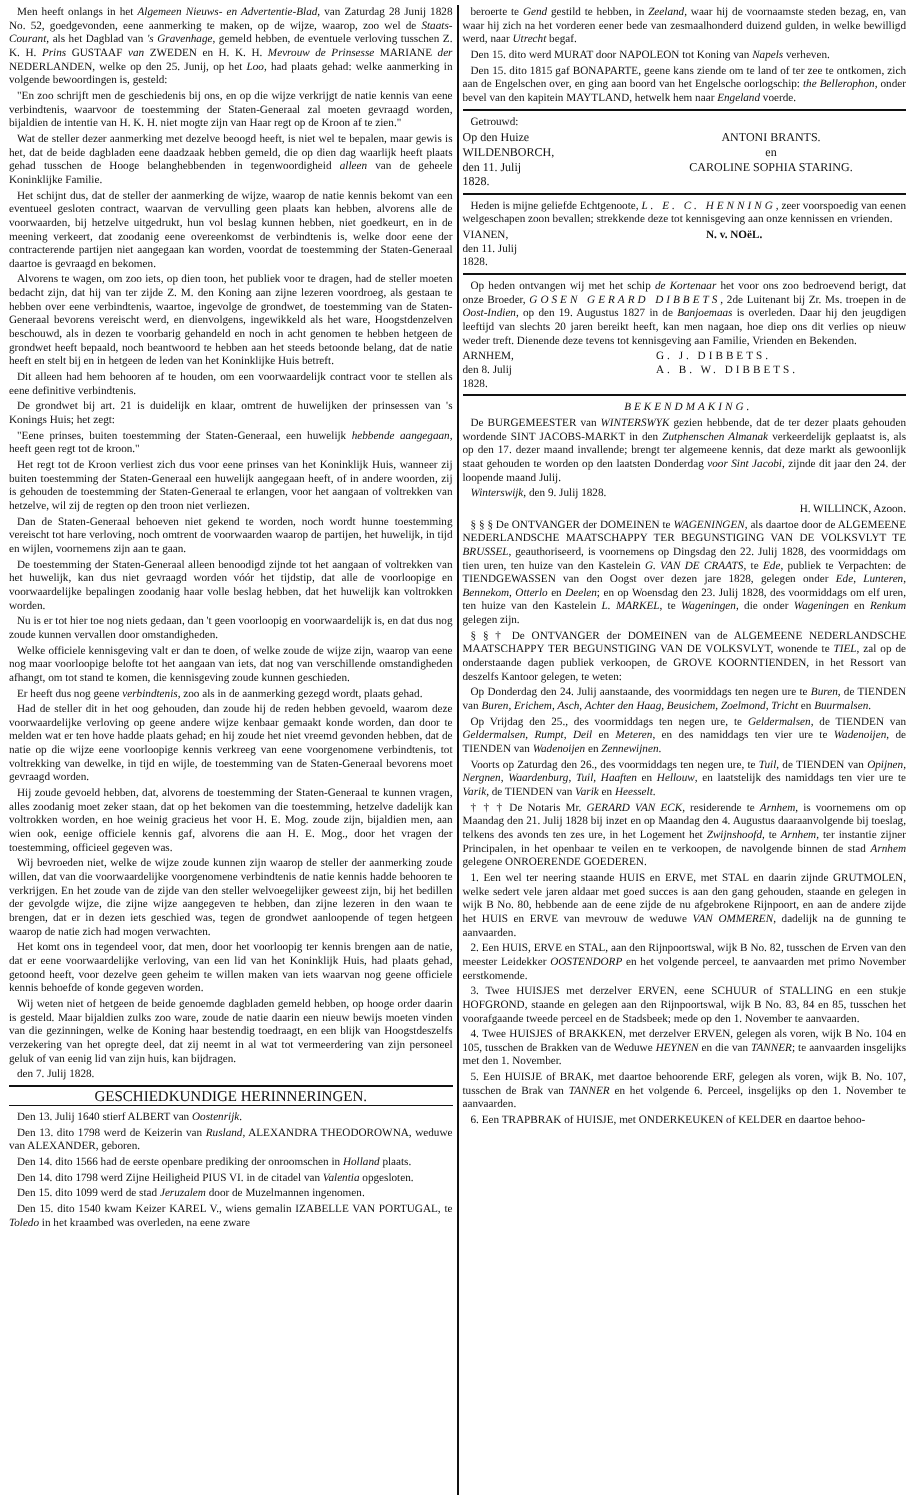Men heeft onlangs in het Algemeen Nieuws- en Advertentie-Blad, van Zaturdag 28 Junij 1828 No. 52, goedgevonden, eene aanmerking te maken, op de wijze, waarop, zoo wel de Staats-Courant, als het Dagblad van 's Gravenhage, gemeld hebben, de eventuele verloving tusschen Z. K. H. Prins GUSTAAF van ZWEDEN en H. K. H. Mevrouw de Prinsesse MARIANE der NEDERLANDEN, welke op den 25. Junij, op het Loo, had plaats gehad: welke aanmerking in volgende bewoordingen is, gesteld:
"En zoo schrijft men de geschiedenis bij ons, en op die wijze verkrijgt de natie kennis van eene verbindtenis, waarvoor de toestemming der Staten-Generaal zal moeten gevraagd worden, bijaldien de intentie van H. K. H. niet mogte zijn van Haar regt op de Kroon af te zien."
Wat de steller dezer aanmerking met dezelve beoogd heeft, is niet wel te bepalen, maar gewis is het, dat de beide dagbladen eene daadzaak hebben gemeld, die op dien dag waarlijk heeft plaats gehad tusschen de Hooge belanghebbenden in tegenwoordigheid alleen van de geheele Koninklijke Familie.
Het schijnt dus, dat de steller der aanmerking de wijze, waarop de natie kennis bekomt van een eventueel gesloten contract, waarvan de vervulling geen plaats kan hebben, alvorens alle de voorwaarden, bij hetzelve uitgedrukt, hun vol beslag kunnen hebben, niet goedkeurt, en in de meening verkeert, dat zoodanig eene overeenkomst de verbindtenis is, welke door eene der contracterende partijen niet aangegaan kan worden, voordat de toestemming der Staten-Generaal daartoe is gevraagd en bekomen.
Alvorens te wagen, om zoo iets, op dien toon, het publiek voor te dragen, had de steller moeten bedacht zijn, dat hij van ter zijde Z. M. den Koning aan zijne lezeren voordroeg, als gestaan te hebben over eene verbindtenis, waartoe, ingevolge de grondwet, de toestemming van de Staten-Generaal bevorens vereischt werd, en dienvolgens, ingewikkeld als het ware, Hoogstdenzelven beschouwd, als in dezen te voorbarig gehandeld en noch in acht genomen te hebben hetgeen de grondwet heeft bepaald, noch beantwoord te hebben aan het steeds betoonde belang, dat de natie heeft en stelt bij en in hetgeen de leden van het Koninklijke Huis betreft.
Dit alleen had hem behooren af te houden, om een voorwaardelijk contract voor te stellen als eene definitive verbindtenis.
De grondwet bij art. 21 is duidelijk en klaar, omtrent de huwelijken der prinsessen van 's Konings Huis; het zegt:
"Eene prinses, buiten toestemming der Staten-Generaal, een huwelijk hebbende aangegaan, heeft geen regt tot de kroon."
Het regt tot de Kroon verliest zich dus voor eene prinses van het Koninklijk Huis, wanneer zij buiten toestemming der Staten-Generaal een huwelijk aangegaan heeft, of in andere woorden, zij is gehouden de toestemming der Staten-Generaal te erlangen, voor het aangaan of voltrekken van hetzelve, wil zij de regten op den troon niet verliezen.
Dan de Staten-Generaal behoeven niet gekend te worden, noch wordt hunne toestemming vereischt tot hare verloving, noch omtrent de voorwaarden waarop de partijen, het huwelijk, in tijd en wijlen, voornemens zijn aan te gaan.
De toestemming der Staten-Generaal alleen benoodigd zijnde tot het aangaan of voltrekken van het huwelijk, kan dus niet gevraagd worden vóór het tijdstip, dat alle de voorloopige en voorwaardelijke bepalingen zoodanig haar volle beslag hebben, dat het huwelijk kan voltrokken worden.
Nu is er tot hier toe nog niets gedaan, dan 't geen voorloopig en voorwaardelijk is, en dat dus nog zoude kunnen vervallen door omstandigheden.
Welke officiele kennisgeving valt er dan te doen, of welke zoude de wijze zijn, waarop van eene nog maar voorloopige belofte tot het aangaan van iets, dat nog van verschillende omstandigheden afhangt, om tot stand te komen, die kennisgeving zoude kunnen geschieden.
Er heeft dus nog geene verbindtenis, zoo als in de aanmerking gezegd wordt, plaats gehad.
Had de steller dit in het oog gehouden, dan zoude hij de reden hebben gevoeld, waarom deze voorwaardelijke verloving op geene andere wijze kenbaar gemaakt konde worden, dan door te melden wat er ten hove hadde plaats gehad; en hij zoude het niet vreemd gevonden hebben, dat de natie op die wijze eene voorloopige kennis verkreeg van eene voorgenomene verbindtenis, tot voltrekking van dewelke, in tijd en wijle, de toestemming van de Staten-Generaal bevorens moet gevraagd worden.
Hij zoude gevoeld hebben, dat, alvorens de toestemming der Staten-Generaal te kunnen vragen, alles zoodanig moet zeker staan, dat op het bekomen van die toestemming, hetzelve dadelijk kan voltrokken worden, en hoe weinig gracieus het voor H. E. Mog. zoude zijn, bijaldien men, aan wien ook, eenige officiele kennis gaf, alvorens die aan H. E. Mog., door het vragen der toestemming, officieel gegeven was.
Wij bevroeden niet, welke de wijze zoude kunnen zijn waarop de steller der aanmerking zoude willen, dat van die voorwaardelijke voorgenomene verbindtenis de natie kennis hadde behooren te verkrijgen. En het zoude van de zijde van den steller welvoegelijker geweest zijn, bij het bedillen der gevolgde wijze, die zijne wijze aangegeven te hebben, dan zijne lezeren in den waan te brengen, dat er in dezen iets geschied was, tegen de grondwet aanloopende of tegen hetgeen waarop de natie zich had mogen verwachten.
Het komt ons in tegendeel voor, dat men, door het voorloopig ter kennis brengen aan de natie, dat er eene voorwaardelijke verloving, van een lid van het Koninklijk Huis, had plaats gehad, getoond heeft, voor dezelve geen geheim te willen maken van iets waarvan nog geene officiele kennis behoefde of konde gegeven worden.
Wij weten niet of hetgeen de beide genoemde dagbladen gemeld hebben, op hooge order daarin is gesteld. Maar bijaldien zulks zoo ware, zoude de natie daarin een nieuw bewijs moeten vinden van die gezinningen, welke de Koning haar bestendig toedraagt, en een blijk van Hoogstdeszelfs verzekering van het opregte deel, dat zij neemt in al wat tot vermeerdering van zijn personeel geluk of van eenig lid van zijn huis, kan bijdragen.
den 7. Julij 1828.
GESCHIEDKUNDIGE HERINNERINGEN.
Den 13. Julij 1640 stierf ALBERT van Oostenrijk.
Den 13. dito 1798 werd de Keizerin van Rusland, ALEXANDRA THEODOROWNA, weduwe van ALEXANDER, geboren.
Den 14. dito 1566 had de eerste openbare prediking der onroomschen in Holland plaats.
Den 14. dito 1798 werd Zijne Heiligheid PIUS VI. in de citadel van Valentia opgesloten.
Den 15. dito 1099 werd de stad Jeruzalem door de Muzelmannen ingenomen.
Den 15. dito 1540 kwam Keizer KAREL V., wiens gemalin IZABELLE VAN PORTUGAL, te Toledo in het kraambed was overleden, na eene zware
beroerte te Gend gestild te hebben, in Zeeland, waar hij de voornaamste steden bezag, en, van waar hij zich na het vorderen eener bede van zesmaalhonderd duizend gulden, in welke bewilligd werd, naar Utrecht begaf.
Den 15. dito werd MURAT door NAPOLEON tot Koning van Napels verheven.
Den 15. dito 1815 gaf BONAPARTE, geene kans ziende om te land of ter zee te ontkomen, zich aan de Engelschen over, en ging aan boord van het Engelsche oorlogschip: the Bellerophon, onder bevel van den kapitein MAYTLAND, hetwelk hem naar Engeland voerde.
Getrouwd:
Op den Huize
WILDENBORCH,
den 11. Julij
1828.
ANTONI BRANTS.
en
CAROLINE SOPHIA STARING.
Heden is mijne geliefde Echtgenoote, L. E. C. HENNING, zeer voorspoedig van eenen welgeschapen zoon bevallen; strekkende deze tot kennisgeving aan onze kennissen en vrienden.
VIANEN,
den 11. Julij
1828.
N. v. NOëL.
Op heden ontvangen wij met het schip de Kortenaar het voor ons zoo bedroevend berigt, dat onze Broeder, GOSEN GERARD DIBBETS, 2de Luitenant bij Zr. Ms. troepen in de Oost-Indien, op den 19. Augustus 1827 in de Banjoemaas is overleden. Daar hij den jeugdigen leeftijd van slechts 20 jaren bereikt heeft, kan men nagaan, hoe diep ons dit verlies op nieuw weder treft. Dienende deze tevens tot kennisgeving aan Familie, Vrienden en Bekenden.
ARNHEM,
den 8. Julij
1828.
G. J. DIBBETS.
A. B. W. DIBBETS.
BEKENDMAKING.
De BURGEMEESTER van WINTERSWYK gezien hebbende, dat de ter dezer plaats gehouden wordende SINT JACOBS-MARKT in den Zutphenschen Almanak verkeerdelijk geplaatst is, als op den 17. dezer maand invallende; brengt ter algemeene kennis, dat deze markt als gewoonlijk staat gehouden te worden op den laatsten Donderdag voor Sint Jacobi, zijnde dit jaar den 24. der loopende maand Julij.
Winterswijk, den 9. Julij 1828.
H. WILLINCK, Azoon.
§ § § De ONTVANGER der DOMEINEN te WAGENINGEN, als daartoe door de ALGEMEENE NEDERLANDSCHE MAATSCHAPPY TER BEGUNSTIGING VAN DE VOLKSVLYT TE BRUSSEL, geauthoriseerd, is voornemens op Dingsdag den 22. Julij 1828, des voormiddags om tien uren, ten huize van den Kastelein G. VAN DE CRAATS, te Ede, publiek te Verpachten: de TIENDGEWASSEN van den Oogst over dezen jare 1828, gelegen onder Ede, Lunteren, Bennekom, Otterlo en Deelen; en op Woensdag den 23. Julij 1828, des voormiddags om elf uren, ten huize van den Kastelein L. MARKEL, te Wageningen, die onder Wageningen en Renkum gelegen zijn.
§ § † De ONTVANGER der DOMEINEN van de ALGEMEENE NEDERLANDSCHE MAATSCHAPPY TER BEGUNSTIGING VAN DE VOLKSVLYT, wonende te TIEL, zal op de onderstaande dagen publiek verkoopen, de GROVE KOORNTIENDEN, in het Ressort van deszelfs Kantoor gelegen, te weten:
Op Donderdag den 24. Julij aanstaande, des voormiddags ten negen ure te Buren, de TIENDEN van Buren, Erichem, Asch, Achter den Haag, Beusichem, Zoelmond, Tricht en Buurmalsen.
Op Vrijdag den 25., des voormiddags ten negen ure, te Geldermalsen, de TIENDEN van Geldermalsen, Rumpt, Deil en Meteren, en des namiddags ten vier ure te Wadenoijen, de TIENDEN van Wadenoijen en Zennewijnen.
Voorts op Zaturdag den 26., des voormiddags ten negen ure, te Tuil, de TIENDEN van Opijnen, Nergnen, Waardenburg, Tuil, Haaften en Hellouw, en laatstelijk des namiddags ten vier ure te Varik, de TIENDEN van Varik en Heesselt.
† † † De Notaris Mr. GERARD VAN ECK, residerende te Arnhem, is voornemens om op Maandag den 21. Julij 1828 bij inzet en op Maandag den 4. Augustus daaraanvolgende bij toeslag, telkens des avonds ten zes ure, in het Logement het Zwijnshoofd, te Arnhem, ter instantie zijner Principalen, in het openbaar te veilen en te verkoopen, de navolgende binnen de stad Arnhem gelegene ONROERENDE GOEDEREN.
1. Een wel ter neering staande HUIS en ERVE, met STAL en daarin zijnde GRUTMOLEN, welke sedert vele jaren aldaar met goed succes is aan den gang gehouden, staande en gelegen in wijk B No. 80, hebbende aan de eene zijde de nu afgebrokene Rijnpoort, en aan de andere zijde het HUIS en ERVE van mevrouw de weduwe VAN OMMEREN, dadelijk na de gunning te aanvaarden.
2. Een HUIS, ERVE en STAL, aan den Rijnpoortswal, wijk B No. 82, tusschen de Erven van den meester Leidekker OOSTENDORP en het volgende perceel, te aanvaarden met primo November eerstkomende.
3. Twee HUISJES met derzelver ERVEN, eene SCHUUR of STALLING en een stukje HOFGROND, staande en gelegen aan den Rijnpoortswal, wijk B No. 83, 84 en 85, tusschen het voorafgaande tweede perceel en de Stadsbeek; mede op den 1. November te aanvaarden.
4. Twee HUISJES of BRAKKEN, met derzelver ERVEN, gelegen als voren, wijk B No. 104 en 105, tusschen de Brakken van de Weduwe HEYNEN en die van TANNER; te aanvaarden insgelijks met den 1. November.
5. Een HUISJE of BRAK, met daartoe behoorende ERF, gelegen als voren, wijk B. No. 107, tusschen de Brak van TANNER en het volgende 6. Perceel, insgelijks op den 1. November te aanvaarden.
6. Een TRAPBRAK of HUISJE, met ONDERKEUKEN of KELDER en daartoe behoo-